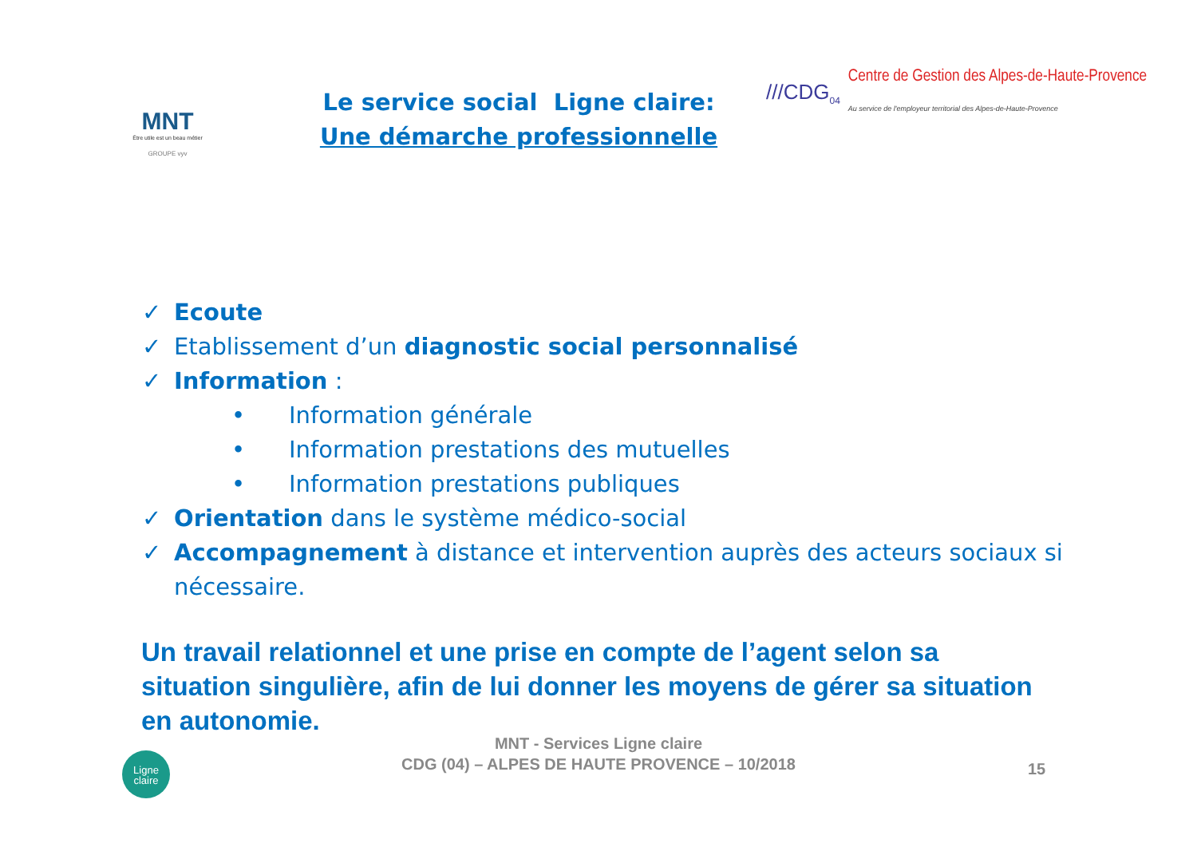MNT
Être utile est un beau métier
GROUPE vyv
Le service social Ligne claire:
Une démarche professionnelle
///CDG<sub>04</sub>
Centre de Gestion des Alpes-de-Haute-Provence
Au service de l'employeur territorial des Alpes-de-Haute-Provence
✓ Ecoute
✓ Etablissement d’un diagnostic social personnalisé
✓ Information :
• Information générale
• Information prestations des mutuelles
• Information prestations publiques
✓ Orientation dans le système médico-social
✓ Accompagnement à distance et intervention auprès des acteurs sociaux si nécessaire.
Un travail relationnel et une prise en compte de l’agent selon sa situation singulière, afin de lui donner les moyens de gérer sa situation en autonomie.
MNT - Services Ligne claire
CDG (04) – ALPES DE HAUTE PROVENCE – 10/2018
Ligne
claire
15